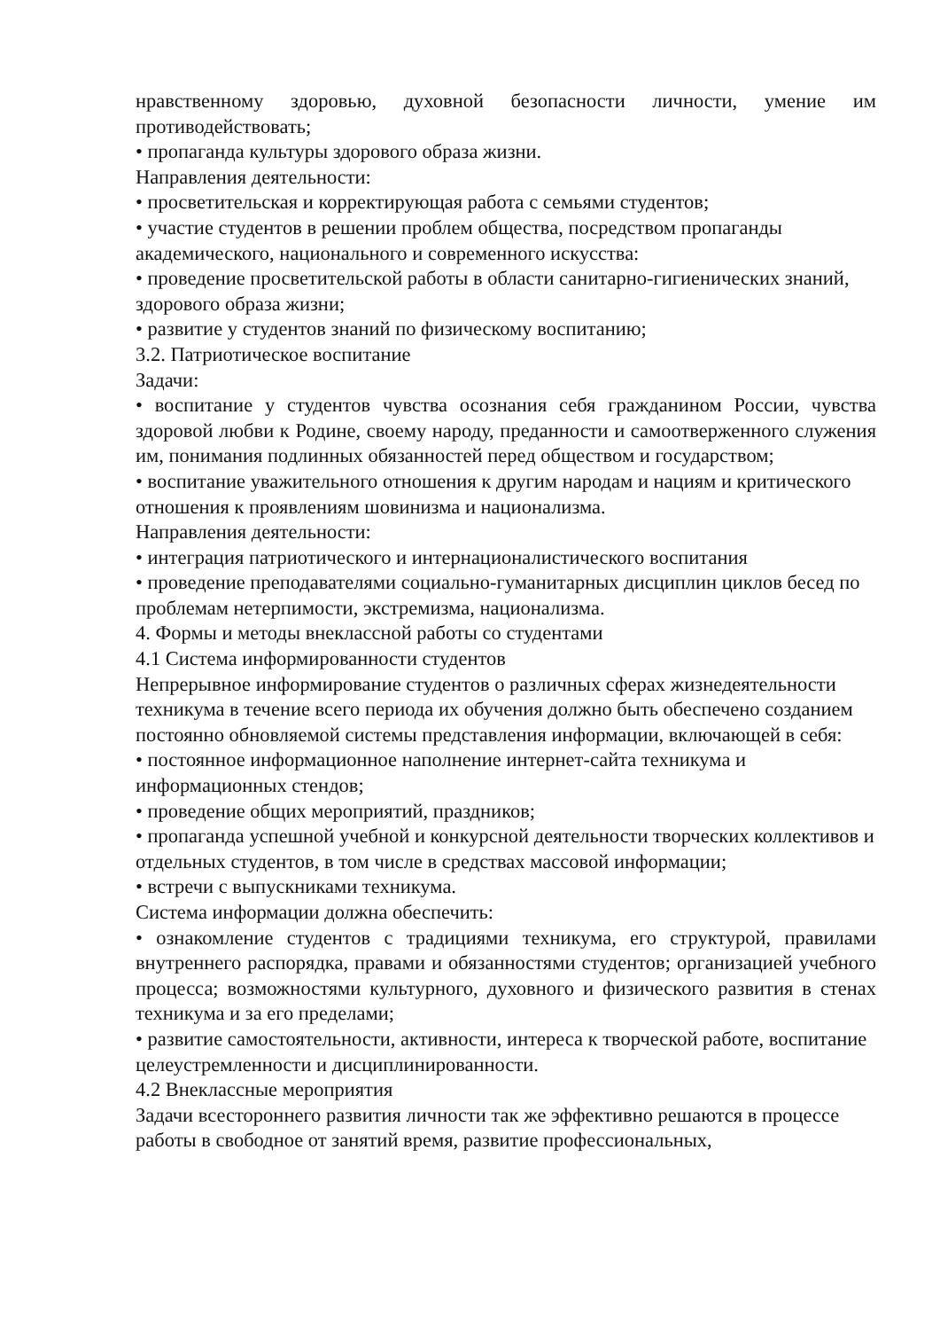нравственному здоровью, духовной безопасности личности, умение им противодействовать;
• пропаганда культуры здорового образа жизни.
Направления деятельности:
• просветительская и корректирующая работа с семьями студентов;
• участие студентов в решении проблем общества, посредством пропаганды академического, национального и современного искусства:
• проведение просветительской работы в области санитарно-гигиенических знаний, здорового образа жизни;
• развитие у студентов знаний по физическому воспитанию;
3.2. Патриотическое воспитание
Задачи:
• воспитание у студентов чувства осознания себя гражданином России, чувства здоровой любви к Родине, своему народу, преданности и самоотверженного служения им, понимания подлинных обязанностей перед обществом и государством;
• воспитание уважительного отношения к другим народам и нациям и критического отношения к проявлениям шовинизма и национализма.
Направления деятельности:
• интеграция патриотического и интернационалистического воспитания
• проведение преподавателями социально-гуманитарных дисциплин циклов бесед по проблемам нетерпимости, экстремизма, национализма.
4. Формы и методы внеклассной работы со студентами
4.1 Система информированности студентов
Непрерывное информирование студентов о различных сферах жизнедеятельности техникума в течение всего периода их обучения должно быть обеспечено созданием постоянно обновляемой системы представления информации, включающей в себя:
• постоянное информационное наполнение интернет-сайта техникума и информационных стендов;
• проведение общих мероприятий, праздников;
• пропаганда успешной учебной и конкурсной деятельности творческих коллективов и отдельных студентов, в том числе в средствах массовой информации;
• встречи с выпускниками техникума.
Система информации должна обеспечить:
• ознакомление студентов с традициями техникума, его структурой, правилами внутреннего распорядка, правами и обязанностями студентов; организацией учебного процесса; возможностями культурного, духовного и физического развития в стенах техникума и за его пределами;
• развитие самостоятельности, активности, интереса к творческой работе, воспитание целеустремленности и дисциплинированности.
4.2 Внеклассные мероприятия
Задачи всестороннего развития личности так же эффективно решаются в процессе работы в свободное от занятий время, развитие профессиональных,